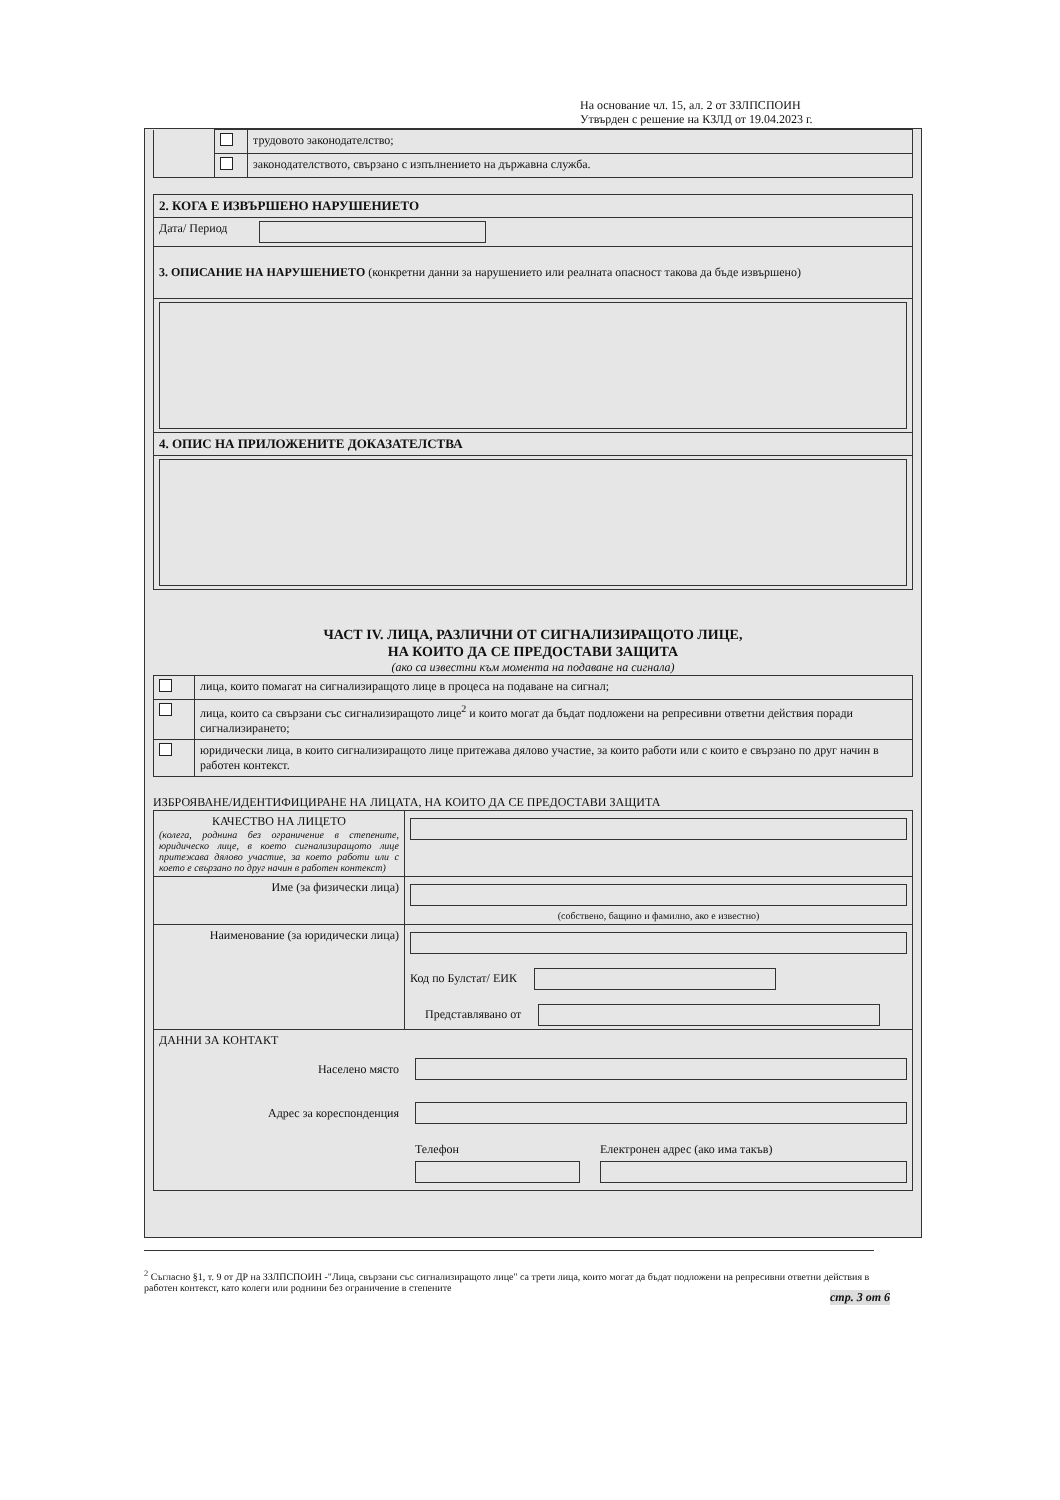На основание чл. 15, ал. 2 от ЗЗЛПСПОИН
Утвърден с решение на КЗЛД от 19.04.2023 г.
| | | трудовото законодателство; |
| | | законодателството, свързано с изпълнението на държавна служба. |
| 2. КОГА Е ИЗВЪРШЕНО НАРУШЕНИЕТО | |
| Дата/ Период | |
| 3. ОПИСАНИЕ НА НАРУШЕНИЕТО (конкретни данни за нарушението или реалната опасност такова да бъде извършено) | |
| 4. ОПИС НА ПРИЛОЖЕНИТЕ ДОКАЗАТЕЛСТВА | |
ЧАСТ IV. ЛИЦА, РАЗЛИЧНИ ОТ СИГНАЛИЗИРАЩОТО ЛИЦЕ,
НА КОИТО ДА СЕ ПРЕДОСТАВИ ЗАЩИТА
(ако са известни към момента на подаване на сигнала)
| | лица, които помагат на сигнализиращото лице в процеса на подаване на сигнал; |
| | лица, които са свързани със сигнализиращото лице<sup>2</sup> и които могат да бъдат подложени на репресивни ответни действия поради сигнализирането; |
| | юридически лица, в които сигнализиращото лице притежава дялово участие, за които работи или с които е свързано по друг начин в работен контекст. |
ИЗБРОЯВАНЕ/ИДЕНТИФИЦИРАНЕ НА ЛИЦАТА, НА КОИТО ДА СЕ ПРЕДОСТАВИ ЗАЩИТА
| КАЧЕСТВО НА ЛИЦЕТО (колега, роднина без ограничение в степените, юридическо лице, в което сигнализиращото лице притежава дялово участие, за което работи или с което е свързано по друг начин в работен контекст) | |
| Име (за физически лица) | (собствено, бащино и фамилно, ако е известно) |
| Наименование (за юридически лица) | Код по Булстат/ ЕИК Представлявано от |
| ДАННИ ЗА КОНТАКТ Населено място Адрес за кореспонденция Телефон Електронен адрес (ако има такъв) | |
<sup>2</sup> Съгласно §1, т. 9 от ДР на ЗЗЛПСПОИН -"Лица, свързани със сигнализиращото лице" са трети лица, които могат да бъдат подложени на репресивни ответни действия в работен контекст, като колеги или роднини без ограничение в степените
стр. 3 от 6